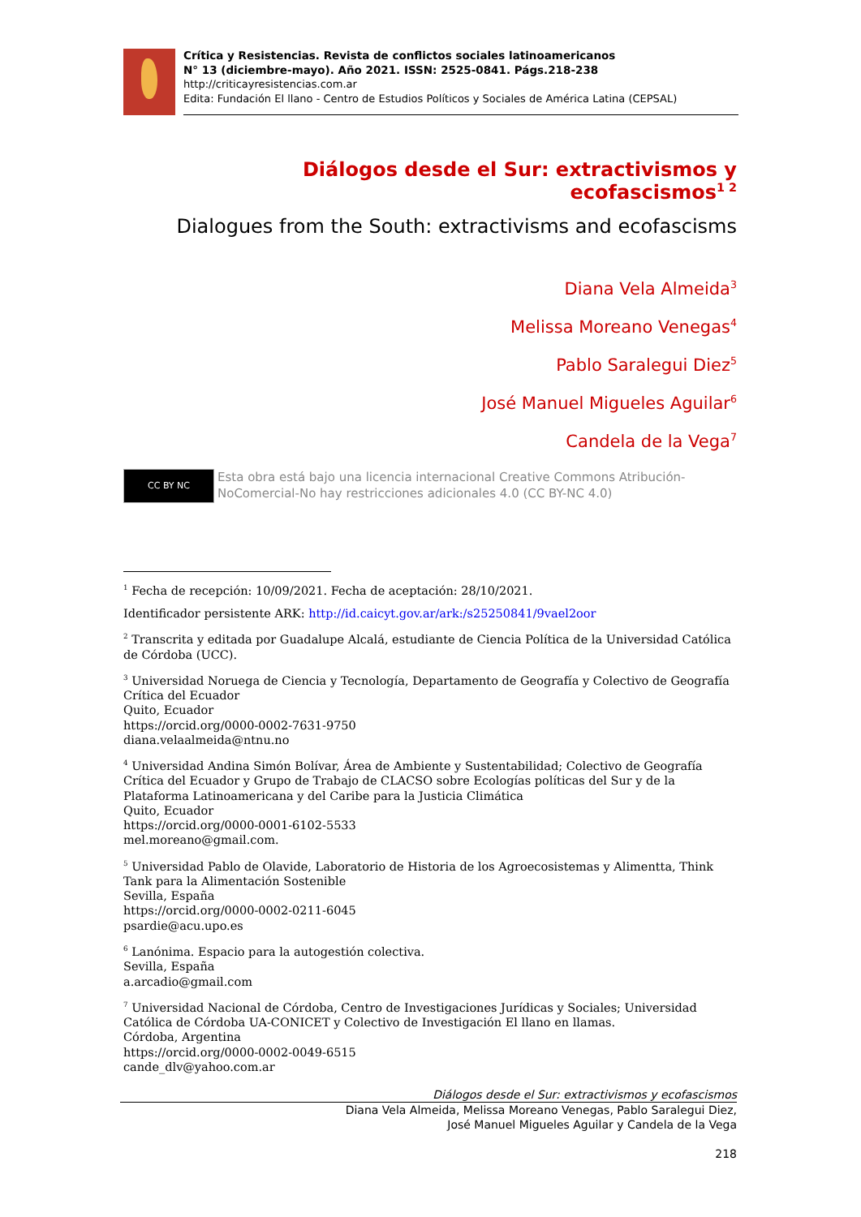Crítica y Resistencias. Revista de conflictos sociales latinoamericanos
N° 13 (diciembre-mayo). Año 2021. ISSN: 2525-0841. Págs.218-238
http://criticayresistencias.com.ar
Edita: Fundación El llano - Centro de Estudios Políticos y Sociales de América Latina (CEPSAL)
Diálogos desde el Sur: extractivismos y ecofascismos<sup>1 2</sup>
Dialogues from the South: extractivisms and ecofascisms
Diana Vela Almeida<sup>3</sup>
Melissa Moreano Venegas<sup>4</sup>
Pablo Saralegui Diez<sup>5</sup>
José Manuel Migueles Aguilar<sup>6</sup>
Candela de la Vega<sup>7</sup>
CC BY NC
Esta obra está bajo una licencia internacional Creative Commons Atribución-NoComercial-No hay restricciones adicionales 4.0 (CC BY-NC 4.0)
<sup>1</sup> Fecha de recepción: 10/09/2021. Fecha de aceptación: 28/10/2021.
Identificador persistente ARK: http://id.caicyt.gov.ar/ark:/s25250841/9vael2oor
<sup>2</sup> Transcrita y editada por Guadalupe Alcalá, estudiante de Ciencia Política de la Universidad Católica de Córdoba (UCC).
<sup>3</sup> Universidad Noruega de Ciencia y Tecnología, Departamento de Geografía y Colectivo de Geografía Crítica del Ecuador
Quito, Ecuador
https://orcid.org/0000-0002-7631-9750
diana.velaalmeida@ntnu.no
<sup>4</sup> Universidad Andina Simón Bolívar, Área de Ambiente y Sustentabilidad; Colectivo de Geografía Crítica del Ecuador y Grupo de Trabajo de CLACSO sobre Ecologías políticas del Sur y de la Plataforma Latinoamericana y del Caribe para la Justicia Climática
Quito, Ecuador
https://orcid.org/0000-0001-6102-5533
mel.moreano@gmail.com.
<sup>5</sup> Universidad Pablo de Olavide, Laboratorio de Historia de los Agroecosistemas y Alimentta, Think Tank para la Alimentación Sostenible
Sevilla, España
https://orcid.org/0000-0002-0211-6045
psardie@acu.upo.es
<sup>6</sup> Lanónima. Espacio para la autogestión colectiva.
Sevilla, España
a.arcadio@gmail.com
<sup>7</sup> Universidad Nacional de Córdoba, Centro de Investigaciones Jurídicas y Sociales; Universidad Católica de Córdoba UA-CONICET y Colectivo de Investigación El llano en llamas.
Córdoba, Argentina
https://orcid.org/0000-0002-0049-6515
cande_dlv@yahoo.com.ar
Diálogos desde el Sur: extractivismos y ecofascismos
Diana Vela Almeida, Melissa Moreano Venegas, Pablo Saralegui Diez,
José Manuel Migueles Aguilar y Candela de la Vega
218